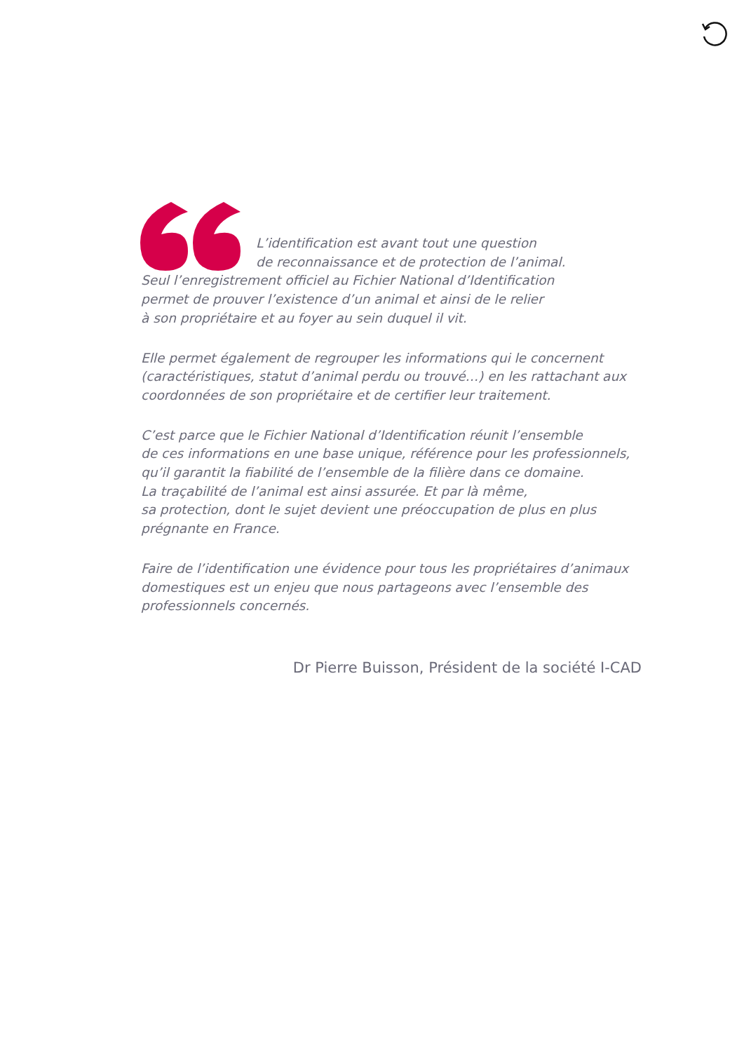L’identification est avant tout une question
de reconnaissance et de protection de l’animal.
Seul l’enregistrement officiel au Fichier National d’Identification
permet de prouver l’existence d’un animal et ainsi de le relier
à son propriétaire et au foyer au sein duquel il vit.
Elle permet également de regrouper les informations qui le concernent (caractéristiques, statut d’animal perdu ou trouvé…) en les rattachant aux coordonnées de son propriétaire et de certifier leur traitement.
C’est parce que le Fichier National d’Identification réunit l’ensemble
de ces informations en une base unique, référence pour les professionnels, qu’il garantit la fiabilité de l’ensemble de la filière dans ce domaine.
La traçabilité de l’animal est ainsi assurée. Et par là même,
sa protection, dont le sujet devient une préoccupation de plus en plus prégnante en France.
Faire de l’identification une évidence pour tous les propriétaires d’animaux domestiques est un enjeu que nous partageons avec l’ensemble des professionnels concernés.
Dr Pierre Buisson, Président de la société I-CAD